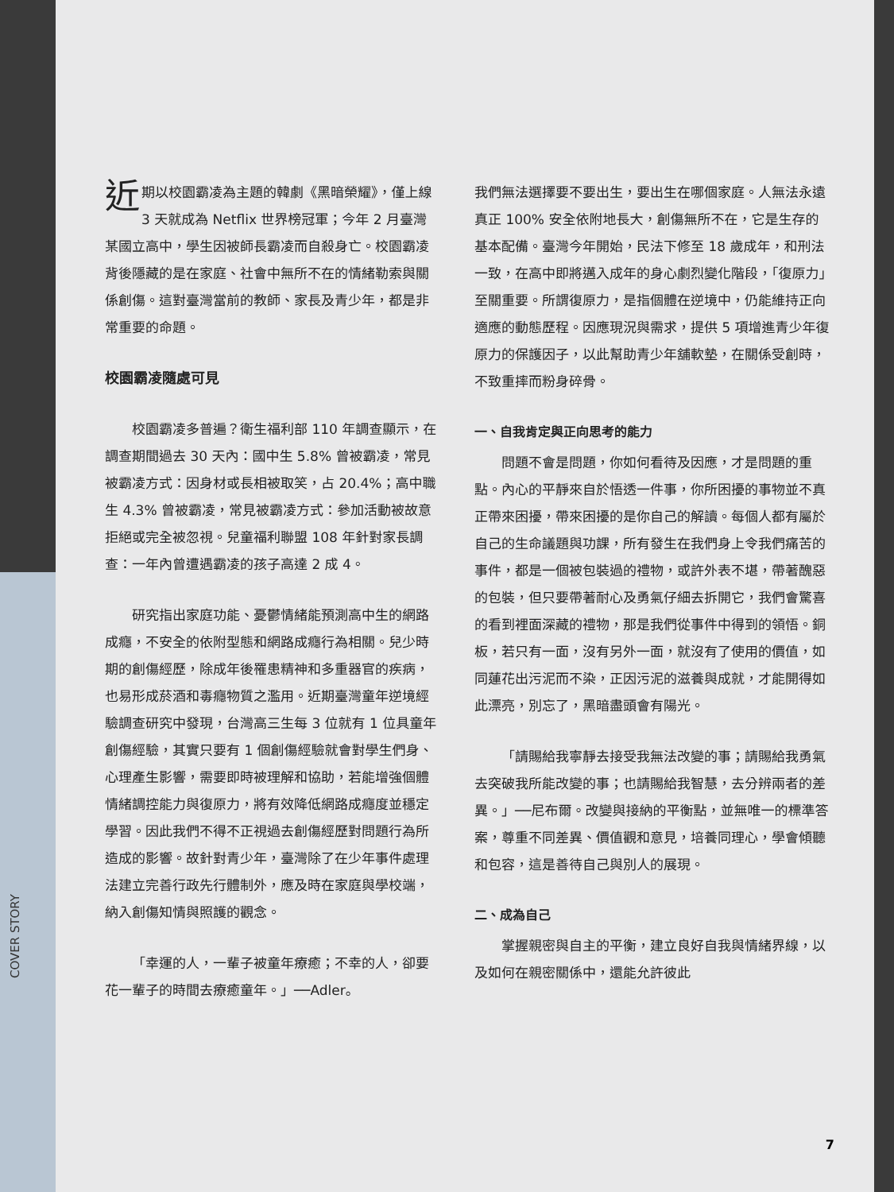近期以校園霸凌為主題的韓劇《黑暗榮耀》，僅上線 3 天就成為 Netflix 世界榜冠軍；今年 2 月臺灣某國立高中，學生因被師長霸凌而自殺身亡。校園霸凌背後隱藏的是在家庭、社會中無所不在的情緒勒索與關係創傷。這對臺灣當前的教師、家長及青少年，都是非常重要的命題。
校園霸凌隨處可見
校園霸凌多普遍？衛生福利部 110 年調查顯示，在調查期間過去 30 天內：國中生 5.8% 曾被霸凌，常見被霸凌方式：因身材或長相被取笑，占 20.4%；高中職生 4.3% 曾被霸凌，常見被霸凌方式：參加活動被故意拒絕或完全被忽視。兒童福利聯盟 108 年針對家長調查：一年內曾遭遇霸凌的孩子高達 2 成 4。
研究指出家庭功能、憂鬱情緒能預測高中生的網路成癮，不安全的依附型態和網路成癮行為相關。兒少時期的創傷經歷，除成年後罹患精神和多重器官的疾病，也易形成菸酒和毒癮物質之濫用。近期臺灣童年逆境經驗調查研究中發現，台灣高三生每 3 位就有 1 位具童年創傷經驗，其實只要有 1 個創傷經驗就會對學生們身、心理產生影響，需要即時被理解和協助，若能增強個體情緒調控能力與復原力，將有效降低網路成癮度並穩定學習。因此我們不得不正視過去創傷經歷對問題行為所造成的影響。故針對青少年，臺灣除了在少年事件處理法建立完善行政先行體制外，應及時在家庭與學校端，納入創傷知情與照護的觀念。
「幸運的人，一輩子被童年療癒；不幸的人，卻要花一輩子的時間去療癒童年。」──Adler。
我們無法選擇要不要出生，要出生在哪個家庭。人無法永遠真正 100% 安全依附地長大，創傷無所不在，它是生存的基本配備。臺灣今年開始，民法下修至 18 歲成年，和刑法一致，在高中即將邁入成年的身心劇烈變化階段，「復原力」至關重要。所謂復原力，是指個體在逆境中，仍能維持正向適應的動態歷程。因應現況與需求，提供 5 項增進青少年復原力的保護因子，以此幫助青少年舖軟墊，在關係受創時，不致重摔而粉身碎骨。
一、自我肯定與正向思考的能力
問題不會是問題，你如何看待及因應，才是問題的重點。內心的平靜來自於悟透一件事，你所困擾的事物並不真正帶來困擾，帶來困擾的是你自己的解讀。每個人都有屬於自己的生命議題與功課，所有發生在我們身上令我們痛苦的事件，都是一個被包裝過的禮物，或許外表不堪，帶著醜惡的包裝，但只要帶著耐心及勇氣仔細去拆開它，我們會驚喜的看到裡面深藏的禮物，那是我們從事件中得到的領悟。銅板，若只有一面，沒有另外一面，就沒有了使用的價值，如同蓮花出污泥而不染，正因污泥的滋養與成就，才能開得如此漂亮，別忘了，黑暗盡頭會有陽光。
「請賜給我寧靜去接受我無法改變的事；請賜給我勇氣去突破我所能改變的事；也請賜給我智慧，去分辨兩者的差異。」──尼布爾。改變與接納的平衡點，並無唯一的標準答案，尊重不同差異、價值觀和意見，培養同理心，學會傾聽和包容，這是善待自己與別人的展現。
二、成為自己
掌握親密與自主的平衡，建立良好自我與情緒界線，以及如何在親密關係中，還能允許彼此
7
COVER STORY